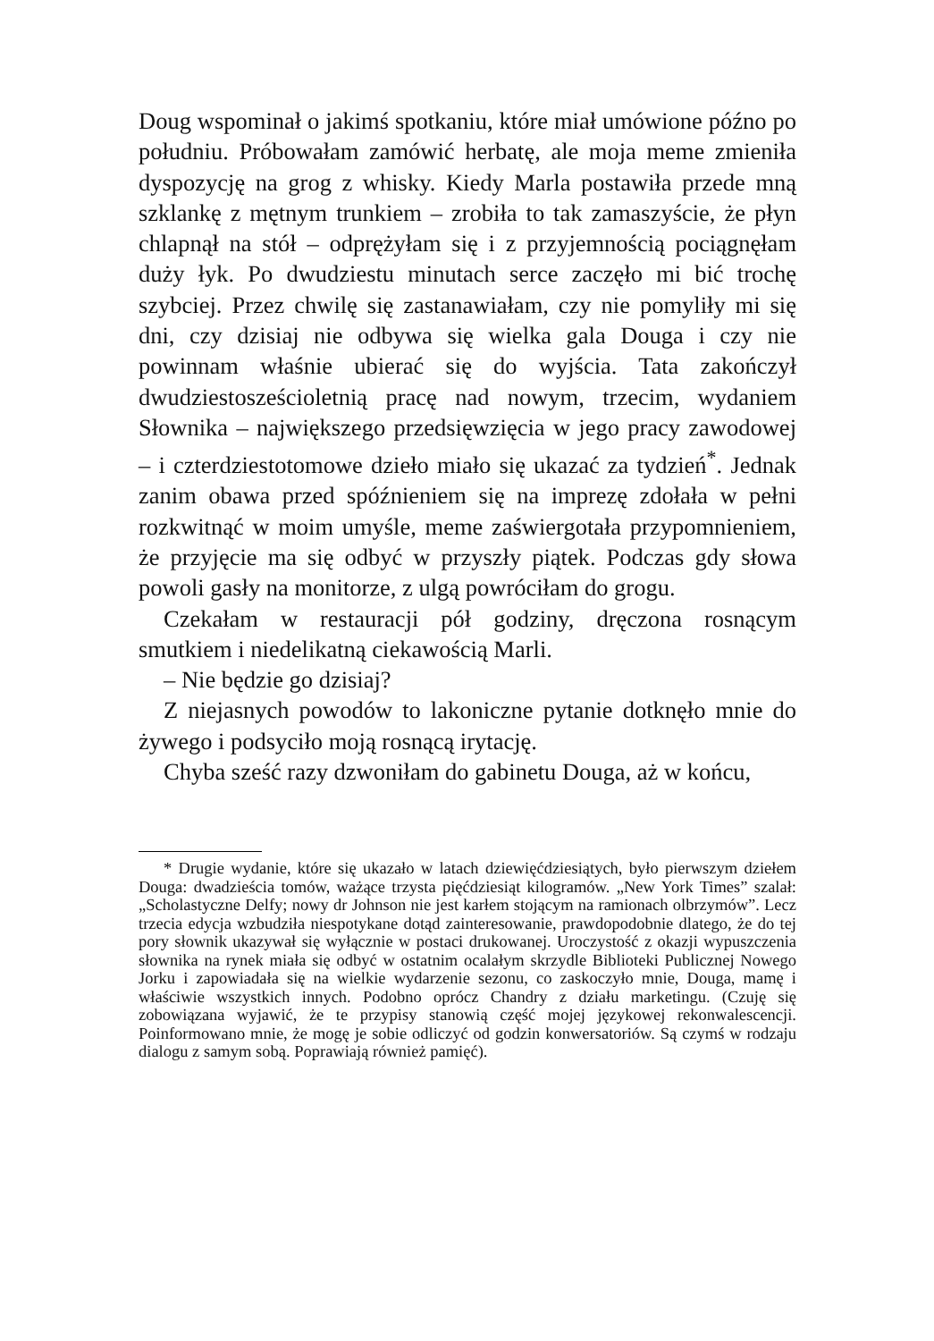Doug wspominał o jakimś spotkaniu, które miał umówione późno po południu. Próbowałam zamówić herbatę, ale moja meme zmieniła dyspozycję na grog z whisky. Kiedy Marla postawiła przede mną szklankę z mętnym trunkiem – zrobiła to tak zamaszyście, że płyn chlapnął na stół – odprężyłam się i z przyjemnością pociągnęłam duży łyk. Po dwudziestu minutach serce zaczęło mi bić trochę szybciej. Przez chwilę się zastanawiałam, czy nie pomyliły mi się dni, czy dzisiaj nie odbywa się wielka gala Douga i czy nie powinnam właśnie ubierać się do wyjścia. Tata zakończył dwudziestosześcioletnią pracę nad nowym, trzecim, wydaniem Słownika – największego przedsięwzięcia w jego pracy zawodowej – i czterdziestotomowe dzieło miało się ukazać za tydzień<sup>*</sup>. Jednak zanim obawa przed spóźnieniem się na imprezę zdołała w pełni rozkwitnąć w moim umyśle, meme zaświergotała przypomnieniem, że przyjęcie ma się odbyć w przyszły piątek. Podczas gdy słowa powoli gasły na monitorze, z ulgą powróciłam do grogu.
Czekałam w restauracji pół godziny, dręczona rosnącym smutkiem i niedelikatną ciekawością Marli.
– Nie będzie go dzisiaj?
Z niejasnych powodów to lakoniczne pytanie dotknęło mnie do żywego i podsyciło moją rosnącą irytację.
Chyba sześć razy dzwoniłam do gabinetu Douga, aż w końcu,
* Drugie wydanie, które się ukazało w latach dziewięćdziesiątych, było pierwszym dziełem Douga: dwadzieścia tomów, ważące trzysta pięćdziesiąt kilogramów. „New York Times” szalał: „Scholastyczne Delfy; nowy dr Johnson nie jest karłem stojącym na ramionach olbrzymów”. Lecz trzecia edycja wzbudziła niespotykane dotąd zainteresowanie, prawdopodobnie dlatego, że do tej pory słownik ukazywał się wyłącznie w postaci drukowanej. Uroczystość z okazji wypuszczenia słownika na rynek miała się odbyć w ostatnim ocalałym skrzydle Biblioteki Publicznej Nowego Jorku i zapowiadała się na wielkie wydarzenie sezonu, co zaskoczyło mnie, Douga, mamę i właściwie wszystkich innych. Podobno oprócz Chandry z działu marketingu. (Czuję się zobowiązana wyjawić, że te przypisy stanowią część mojej językowej rekonwalescencji. Poinformowano mnie, że mogę je sobie odliczyć od godzin konwersatoriów. Są czymś w rodzaju dialogu z samym sobą. Poprawiają również pamięć).